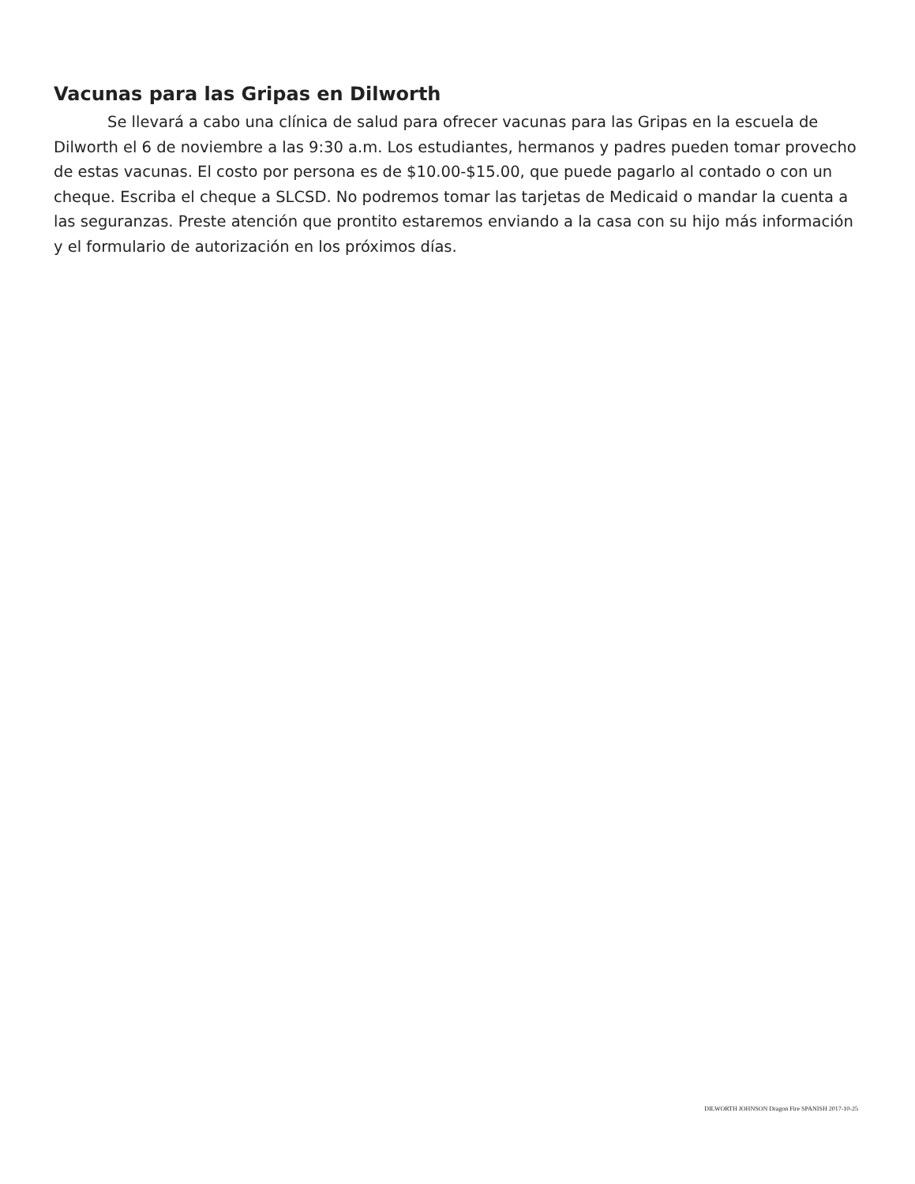Vacunas para las Gripas en Dilworth
Se llevará a cabo una clínica de salud para ofrecer vacunas para las Gripas en la escuela de Dilworth el 6 de noviembre a las 9:30 a.m. Los estudiantes, hermanos y padres pueden tomar provecho de estas vacunas. El costo por persona es de $10.00-$15.00, que puede pagarlo al contado o con un cheque. Escriba el cheque a SLCSD. No podremos tomar las tarjetas de Medicaid o mandar la cuenta a las seguranzas. Preste atención que prontito estaremos enviando a la casa con su hijo más información y el formulario de autorización en los próximos días.
DILWORTH JOHNSON Dragon Fire SPANISH 2017-10-25